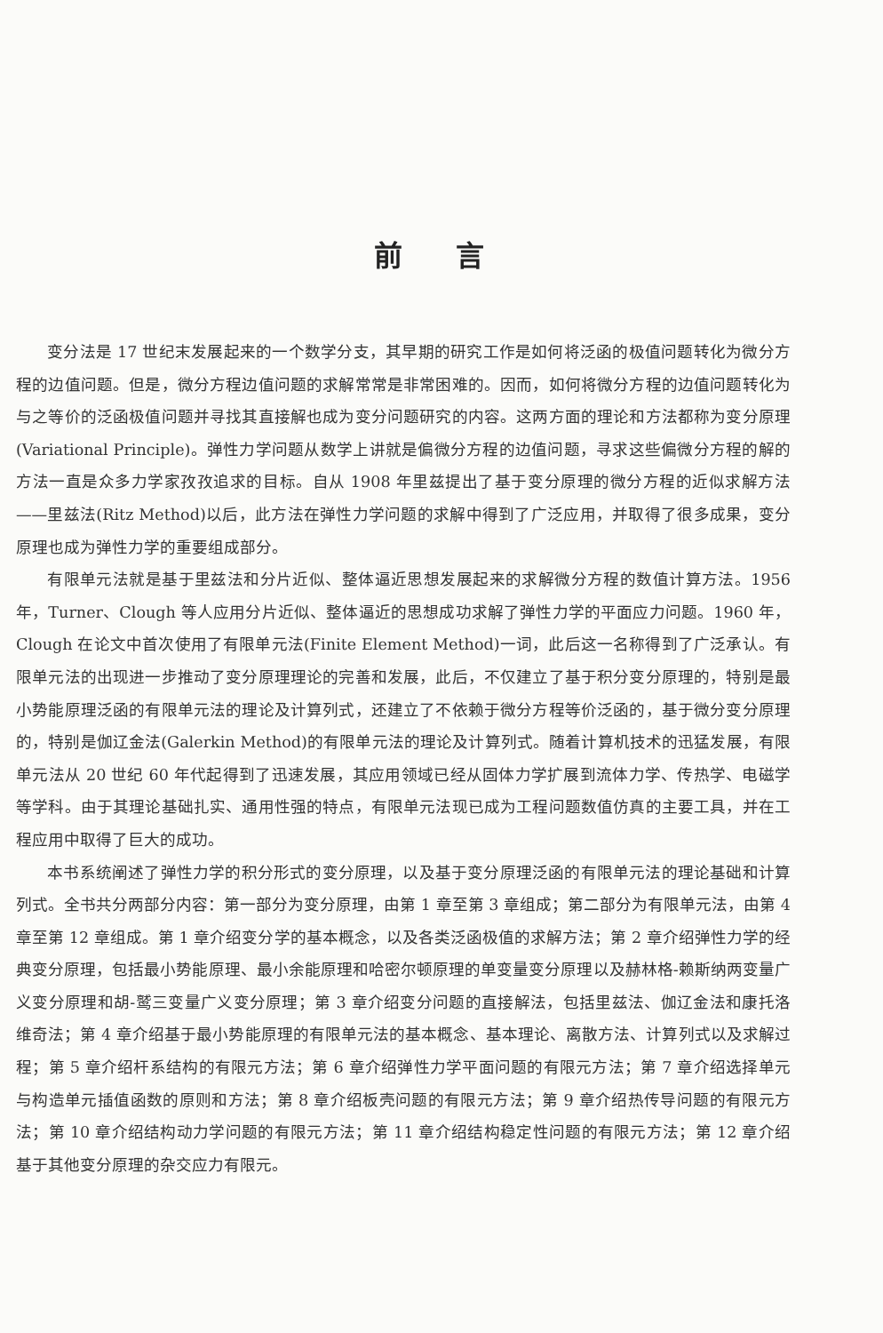前言
变分法是 17 世纪末发展起来的一个数学分支，其早期的研究工作是如何将泛函的极值问题转化为微分方程的边值问题。但是，微分方程边值问题的求解常常是非常困难的。因而，如何将微分方程的边值问题转化为与之等价的泛函极值问题并寻找其直接解也成为变分问题研究的内容。这两方面的理论和方法都称为变分原理(Variational Principle)。弹性力学问题从数学上讲就是偏微分方程的边值问题，寻求这些偏微分方程的解的方法一直是众多力学家孜孜追求的目标。自从 1908 年里兹提出了基于变分原理的微分方程的近似求解方法——里兹法(Ritz Method)以后，此方法在弹性力学问题的求解中得到了广泛应用，并取得了很多成果，变分原理也成为弹性力学的重要组成部分。
有限单元法就是基于里兹法和分片近似、整体逼近思想发展起来的求解微分方程的数值计算方法。1956 年，Turner、Clough 等人应用分片近似、整体逼近的思想成功求解了弹性力学的平面应力问题。1960 年，Clough 在论文中首次使用了有限单元法(Finite Element Method)一词，此后这一名称得到了广泛承认。有限单元法的出现进一步推动了变分原理理论的完善和发展，此后，不仅建立了基于积分变分原理的，特别是最小势能原理泛函的有限单元法的理论及计算列式，还建立了不依赖于微分方程等价泛函的，基于微分变分原理的，特别是伽辽金法(Galerkin Method)的有限单元法的理论及计算列式。随着计算机技术的迅猛发展，有限单元法从 20 世纪 60 年代起得到了迅速发展，其应用领域已经从固体力学扩展到流体力学、传热学、电磁学等学科。由于其理论基础扎实、通用性强的特点，有限单元法现已成为工程问题数值仿真的主要工具，并在工程应用中取得了巨大的成功。
本书系统阐述了弹性力学的积分形式的变分原理，以及基于变分原理泛函的有限单元法的理论基础和计算列式。全书共分两部分内容：第一部分为变分原理，由第 1 章至第 3 章组成；第二部分为有限单元法，由第 4 章至第 12 章组成。第 1 章介绍变分学的基本概念，以及各类泛函极值的求解方法；第 2 章介绍弹性力学的经典变分原理，包括最小势能原理、最小余能原理和哈密尔顿原理的单变量变分原理以及赫林格-赖斯纳两变量广义变分原理和胡-鹫三变量广义变分原理；第 3 章介绍变分问题的直接解法，包括里兹法、伽辽金法和康托洛维奇法；第 4 章介绍基于最小势能原理的有限单元法的基本概念、基本理论、离散方法、计算列式以及求解过程；第 5 章介绍杆系结构的有限元方法；第 6 章介绍弹性力学平面问题的有限元方法；第 7 章介绍选择单元与构造单元插值函数的原则和方法；第 8 章介绍板壳问题的有限元方法；第 9 章介绍热传导问题的有限元方法；第 10 章介绍结构动力学问题的有限元方法；第 11 章介绍结构稳定性问题的有限元方法；第 12 章介绍基于其他变分原理的杂交应力有限元。